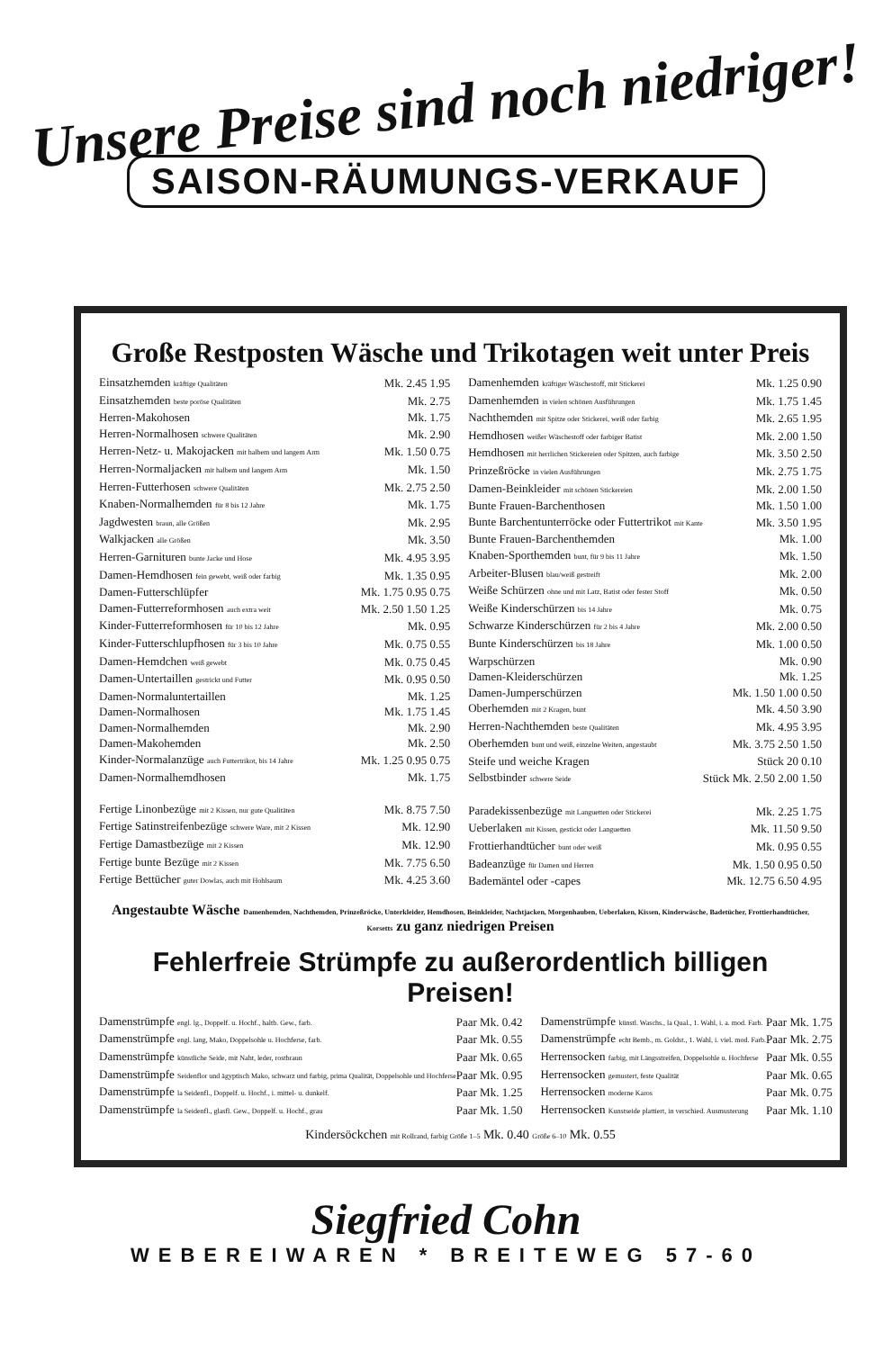Unsere Preise sind noch niedriger!
SAISON-RÄUMUNGS-VERKAUF
Große Restposten Wäsche und Trikotagen weit unter Preis
| Einsatzhemden kräftige Qualitäten | Mk. 2.45 1.95 |
| Einsatzhemden beste poröse Qualitäten | Mk. 2.75 |
| Herren-Makohosen | Mk. 1.75 |
| Herren-Normalhosen schwere Qualitäten | Mk. 2.90 |
| Herren-Netz- u. Makojacken mit halbem und langem Arm | Mk. 1.50 0.75 |
| Herren-Normaljacken mit halbem und langem Arm | Mk. 1.50 |
| Herren-Futterhosen schwere Qualitäten | Mk. 2.75 2.50 |
| Knaben-Normalhemden für 8 bis 12 Jahre | Mk. 1.75 |
| Jagdwesten braun, alle Größen | Mk. 2.95 |
| Walkjacken alle Größen | Mk. 3.50 |
| Herren-Garnituren bunte Jacke und Hose | Mk. 4.95 3.95 |
| Damen-Hemdhosen fein gewebt, weiß oder farbig | Mk. 1.35 0.95 |
| Damen-Futterschlüpfer | Mk. 1.75 0.95 0.75 |
| Damen-Futterreformhosen auch extra weit | Mk. 2.50 1.50 1.25 |
| Kinder-Futterreformhosen für 10 bis 12 Jahre | Mk. 0.95 |
| Kinder-Futterschlupfhosen für 3 bis 10 Jahre | Mk. 0.75 0.55 |
| Damen-Hemdchen weiß gewebt | Mk. 0.75 0.45 |
| Damen-Untertaillen gestrickt und Futter | Mk. 0.95 0.50 |
| Damen-Normaluntertaillen | Mk. 1.25 |
| Damen-Normalhosen | Mk. 1.75 1.45 |
| Damen-Normalhemden | Mk. 2.90 |
| Damen-Makohemden | Mk. 2.50 |
| Kinder-Normalanzüge auch Futtertrikot, bis 14 Jahre | Mk. 1.25 0.95 0.75 |
| Damen-Normalhemdhosen | Mk. 1.75 |
| Fertige Linonbezüge mit 2 Kissen, nur gute Qualitäten | Mk. 8.75 7.50 |
| Fertige Satinstreifenbezüge schwere Ware, mit 2 Kissen | Mk. 12.90 |
| Fertige Damastbezüge mit 2 Kissen | Mk. 12.90 |
| Fertige bunte Bezüge mit 2 Kissen | Mk. 7.75 6.50 |
| Fertige Bettücher guter Dowlas, auch mit Hohlsaum | Mk. 4.25 3.60 |
| Damenhemden kräftiger Wäschestoff, mit Stickerei | Mk. 1.25 0.90 |
| Damenhemden in vielen schönen Ausführungen | Mk. 1.75 1.45 |
| Nachthemden mit Spitze oder Stickerei, weiß oder farbig | Mk. 2.65 1.95 |
| Hemdhosen weißer Wäschestoff oder farbiger Batist | Mk. 2.00 1.50 |
| Hemdhosen mit herrlichen Stickereien oder Spitzen, auch farbige | Mk. 3.50 2.50 |
| Prinzeßröcke in vielen Ausführungen | Mk. 2.75 1.75 |
| Damen-Beinkleider mit schönen Stickereien | Mk. 2.00 1.50 |
| Bunte Frauen-Barchenthosen | Mk. 1.50 1.00 |
| Bunte Barchentunterröcke oder Futtertrikot mit Kante | Mk. 3.50 1.95 |
| Bunte Frauen-Barchenthemden | Mk. 1.00 |
| Knaben-Sporthemden bunt, für 9 bis 11 Jahre | Mk. 1.50 |
| Arbeiter-Blusen blau/weiß gestreift | Mk. 2.00 |
| Weiße Schürzen ohne und mit Latz, Batist oder fester Stoff | Mk. 0.50 |
| Weiße Kinderschürzen bis 14 Jahre | Mk. 0.75 |
| Schwarze Kinderschürzen für 2 bis 4 Jahre | Mk. 2.00 0.50 |
| Bunte Kinderschürzen bis 18 Jahre | Mk. 1.00 0.50 |
| Warpschürzen | Mk. 0.90 |
| Damen-Kleiderschürzen | Mk. 1.25 |
| Damen-Jumperschürzen | Mk. 1.50 1.00 0.50 |
| Oberhemden mit 2 Kragen, bunt | Mk. 4.50 3.90 |
| Herren-Nachthemden beste Qualitäten | Mk. 4.95 3.95 |
| Oberhemden bunt und weiß, einzelne Weiten, angestaubt | Mk. 3.75 2.50 1.50 |
| Steife und weiche Kragen | Stück 20 0.10 |
| Selbstbinder schwere Seide | Stück Mk. 2.50 2.00 1.50 |
| Paradekissenbezüge mit Languetten oder Stickerei | Mk. 2.25 1.75 |
| Ueberlaken mit Kissen, gestickt oder Languetten | Mk. 11.50 9.50 |
| Frottierhandtücher bunt oder weiß | Mk. 0.95 0.55 |
| Badeanzüge für Damen und Herren | Mk. 1.50 0.95 0.50 |
| Bademäntel oder -capes | Mk. 12.75 6.50 4.95 |
Angestaubte Wäsche Damenhemden, Nachthemden, Prinzeßröcke, Unterkleider, Hemdhosen, Beinkleider, Nachtjacken, Morgenhauben, Ueberlaken, Kissen, Kinderwäsche, Badetücher, Frottierhandtücher, Korsetts zu ganz niedrigen Preisen
Fehlerfreie Strümpfe zu außerordentlich billigen Preisen!
| Damenstrümpfe engl. lg., Doppelf. u. Hochf., haltb. Gew., farb. | Paar Mk. 0.42 |
| Damenstrümpfe engl. lang, Mako, Doppelsohle u. Hochferse, farb. | Paar Mk. 0.55 |
| Damenstrümpfe künstliche Seide, mit Naht, leder, rostbraun | Paar Mk. 0.65 |
| Damenstrümpfe Seidenflor und ägyptisch Mako, schwarz und farbig, prima Qualität, Doppelsohle und Hochferse | Paar Mk. 0.95 |
| Damenstrümpfe la Seidenfl., Doppelf. u. Hochf., i. mittel- u. dunkelf. | Paar Mk. 1.25 |
| Damenstrümpfe la Seidenfl., glasfl. Gew., Doppelf. u. Hochf., grau | Paar Mk. 1.50 |
| Damenstrümpfe künstl. Waschs., la Qual., 1. Wahl, i. a. mod. Farb. | Paar Mk. 1.75 |
| Damenstrümpfe echt Bemb., m. Goldst., 1. Wahl, i. viel. mod. Farb. | Paar Mk. 2.75 |
| Herrensocken farbig, mit Längsstreifen, Doppelsohle u. Hochferse | Paar Mk. 0.55 |
| Herrensocken gemustert, feste Qualität | Paar Mk. 0.65 |
| Herrensocken moderne Karos | Paar Mk. 0.75 |
| Herrensocken Kunstseide plattiert, in verschied. Ausmusterung | Paar Mk. 1.10 |
Kindersöckchen mit Rollrand, farbig Größe 1–5 Mk. 0.40 Größe 6–10 Mk. 0.55
Siegfried Cohn
WEBEREIWAREN * BREITEWEG 57-60